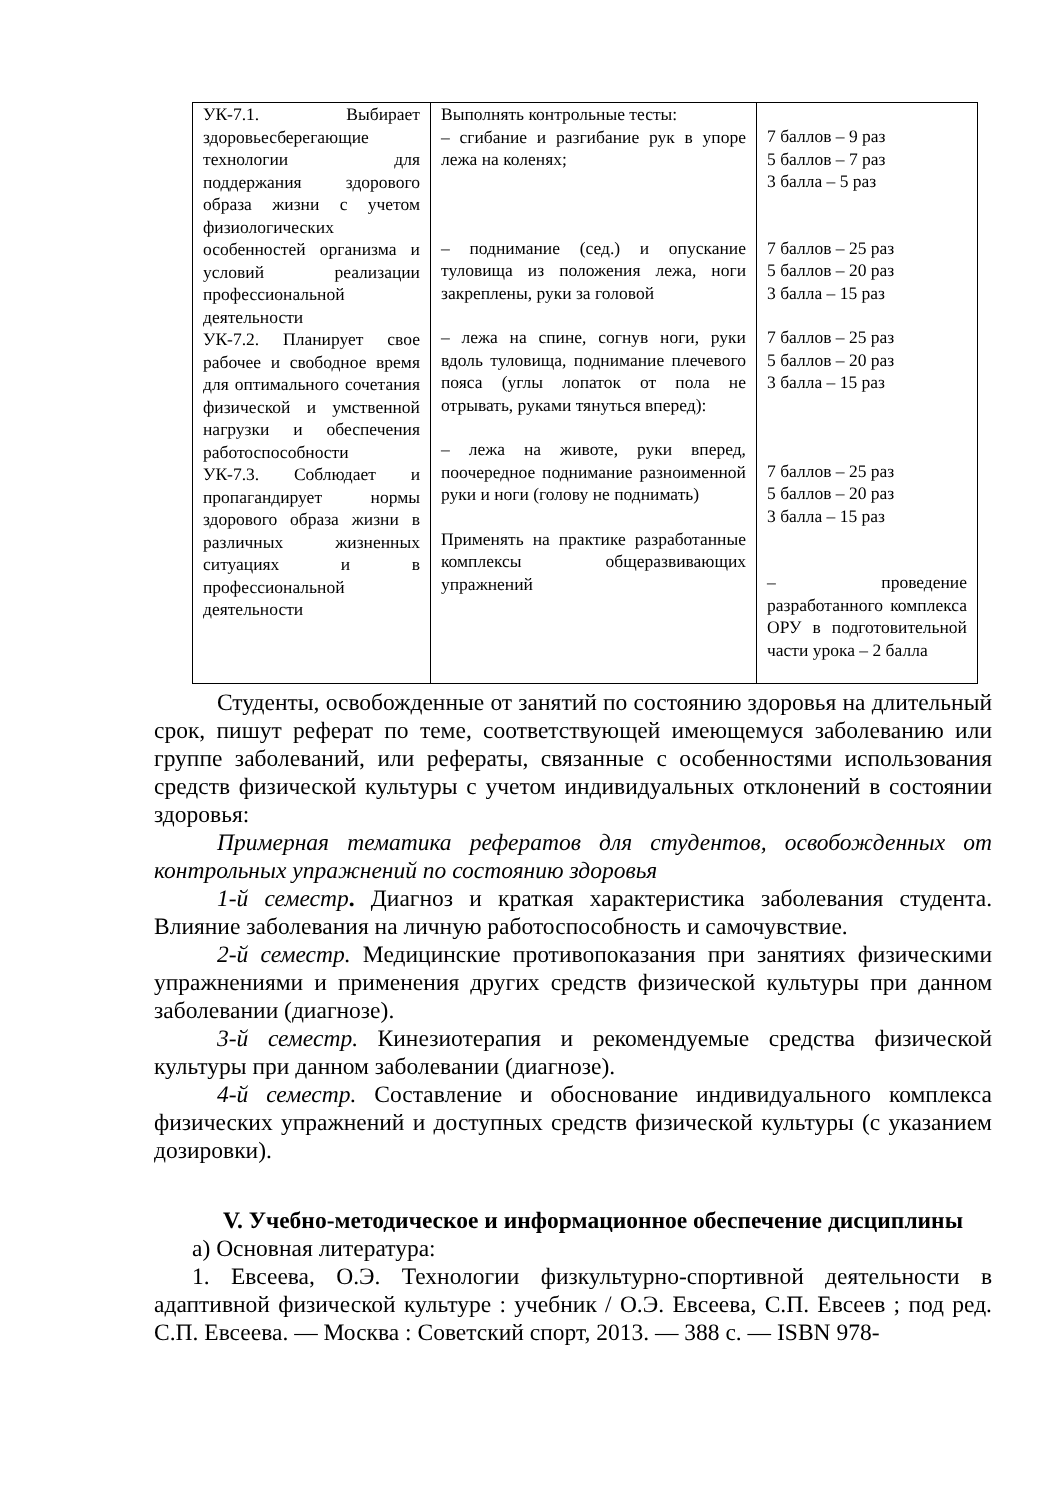| УК-7.1. Выбирает здоровьесберегающие технологии для поддержания здорового образа жизни с учетом физиологических особенностей организма и условий реализации профессиональной деятельности УК-7.2. Планирует свое рабочее и свободное время для оптимального сочетания физической и умственной нагрузки и обеспечения работоспособности УК-7.3. Соблюдает и пропагандирует нормы здорового образа жизни в различных жизненных ситуациях и в профессиональной деятельности | Выполнять контрольные тесты: – сгибание и разгибание рук в упоре лежа на коленях; – поднимание (сед.) и опускание туловища из положения лежа, ноги закреплены, руки за головой – лежа на спине, согнув ноги, руки вдоль туловища, поднимание плечевого пояса (углы лопаток от пола не отрывать, руками тянуться вперед): – лежа на животе, руки вперед, поочередное поднимание разноименной руки и ноги (голову не поднимать) Применять на практике разработанные комплексы общеразвивающих упражнений | 7 баллов – 9 раз 5 баллов – 7 раз 3 балла – 5 раз 7 баллов – 25 раз 5 баллов – 20 раз 3 балла – 15 раз 7 баллов – 25 раз 5 баллов – 20 раз 3 балла – 15 раз 7 баллов – 25 раз 5 баллов – 20 раз 3 балла – 15 раз – проведение разработанного комплекса ОРУ в подготовительной части урока – 2 балла |
Студенты, освобожденные от занятий по состоянию здоровья на длительный срок, пишут реферат по теме, соответствующей имеющемуся заболеванию или группе заболеваний, или рефераты, связанные с особенностями использования средств физической культуры с учетом индивидуальных отклонений в состоянии здоровья:
Примерная тематика рефератов для студентов, освобожденных от контрольных упражнений по состоянию здоровья
1-й семестр. Диагноз и краткая характеристика заболевания студента. Влияние заболевания на личную работоспособность и самочувствие.
2-й семестр. Медицинские противопоказания при занятиях физическими упражнениями и применения других средств физической культуры при данном заболевании (диагнозе).
3-й семестр. Кинезиотерапия и рекомендуемые средства физической культуры при данном заболевании (диагнозе).
4-й семестр. Составление и обоснование индивидуального комплекса физических упражнений и доступных средств физической культуры (с указанием дозировки).
V. Учебно-методическое и информационное обеспечение дисциплины
а) Основная литература:
1. Евсеева, О.Э. Технологии физкультурно-спортивной деятельности в адаптивной физической культуре : учебник / О.Э. Евсеева, С.П. Евсеев ; под ред. С.П. Евсеева. — Москва : Советский спорт, 2013. — 388 с. — ISBN 978-